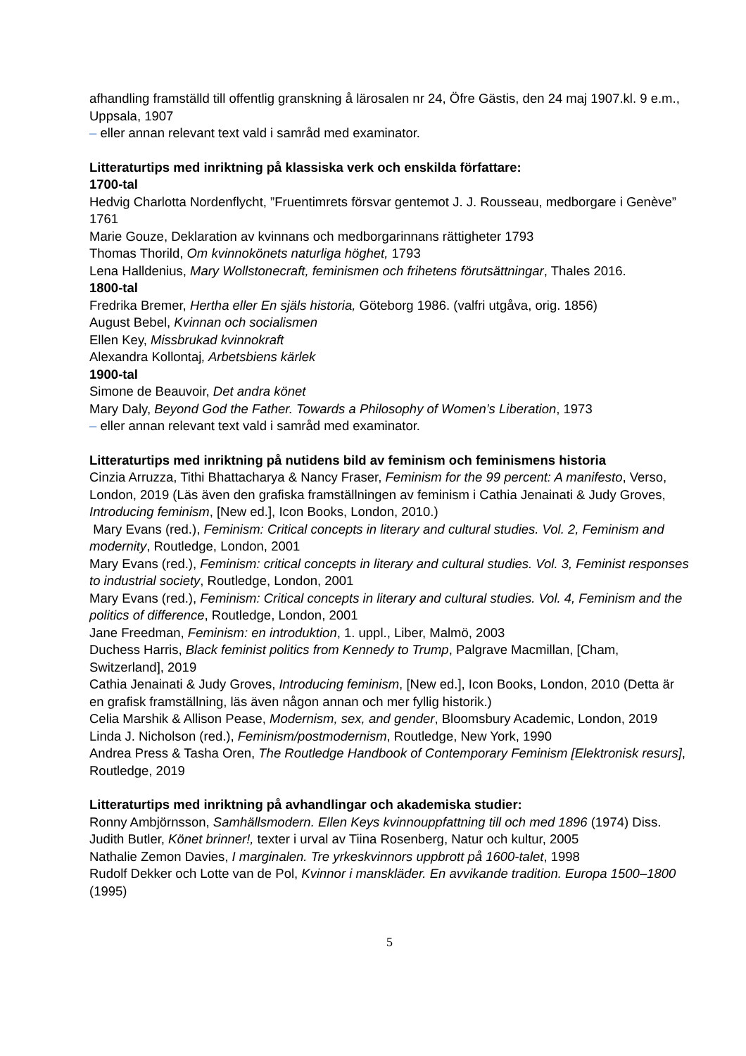afhandling framställd till offentlig granskning å lärosalen nr 24, Öfre Gästis, den 24 maj 1907.kl. 9 e.m., Uppsala, 1907
– eller annan relevant text vald i samråd med examinator.
Litteraturtips med inriktning på klassiska verk och enskilda författare:
1700-tal
Hedvig Charlotta Nordenflycht, ”Fruentimrets försvar gentemot J. J. Rousseau, medborgare i Genève” 1761
Marie Gouze, Deklaration av kvinnans och medborgarinnans rättigheter 1793
Thomas Thorild, Om kvinnokönets naturliga höghet, 1793
Lena Halldenius, Mary Wollstonecraft, feminismen och frihetens förutsättningar, Thales 2016.
1800-tal
Fredrika Bremer, Hertha eller En själs historia, Göteborg 1986. (valfri utgåva, orig. 1856)
August Bebel, Kvinnan och socialismen
Ellen Key, Missbrukad kvinnokraft
Alexandra Kollontaj, Arbetsbiens kärlek
1900-tal
Simone de Beauvoir, Det andra könet
Mary Daly, Beyond God the Father. Towards a Philosophy of Women’s Liberation, 1973
– eller annan relevant text vald i samråd med examinator.
Litteraturtips med inriktning på nutidens bild av feminism och feminismens historia
Cinzia Arruzza, Tithi Bhattacharya & Nancy Fraser, Feminism for the 99 percent: A manifesto, Verso, London, 2019 (Läs även den grafiska framställningen av feminism i Cathia Jenainati & Judy Groves, Introducing feminism, [New ed.], Icon Books, London, 2010.)
Mary Evans (red.), Feminism: Critical concepts in literary and cultural studies. Vol. 2, Feminism and modernity, Routledge, London, 2001
Mary Evans (red.), Feminism: critical concepts in literary and cultural studies. Vol. 3, Feminist responses to industrial society, Routledge, London, 2001
Mary Evans (red.), Feminism: Critical concepts in literary and cultural studies. Vol. 4, Feminism and the politics of difference, Routledge, London, 2001
Jane Freedman, Feminism: en introduktion, 1. uppl., Liber, Malmö, 2003
Duchess Harris, Black feminist politics from Kennedy to Trump, Palgrave Macmillan, [Cham, Switzerland], 2019
Cathia Jenainati & Judy Groves, Introducing feminism, [New ed.], Icon Books, London, 2010 (Detta är en grafisk framställning, läs även någon annan och mer fyllig historik.)
Celia Marshik & Allison Pease, Modernism, sex, and gender, Bloomsbury Academic, London, 2019
Linda J. Nicholson (red.), Feminism/postmodernism, Routledge, New York, 1990
Andrea Press & Tasha Oren, The Routledge Handbook of Contemporary Feminism [Elektronisk resurs], Routledge, 2019
Litteraturtips med inriktning på avhandlingar och akademiska studier:
Ronny Ambjörnsson, Samhällsmodern. Ellen Keys kvinnouppfattning till och med 1896 (1974) Diss.
Judith Butler, Könet brinner!, texter i urval av Tiina Rosenberg, Natur och kultur, 2005
Nathalie Zemon Davies, I marginalen. Tre yrkeskvinnors uppbrott på 1600-talet, 1998
Rudolf Dekker och Lotte van de Pol, Kvinnor i manskläder. En avvikande tradition. Europa 1500–1800 (1995)
5